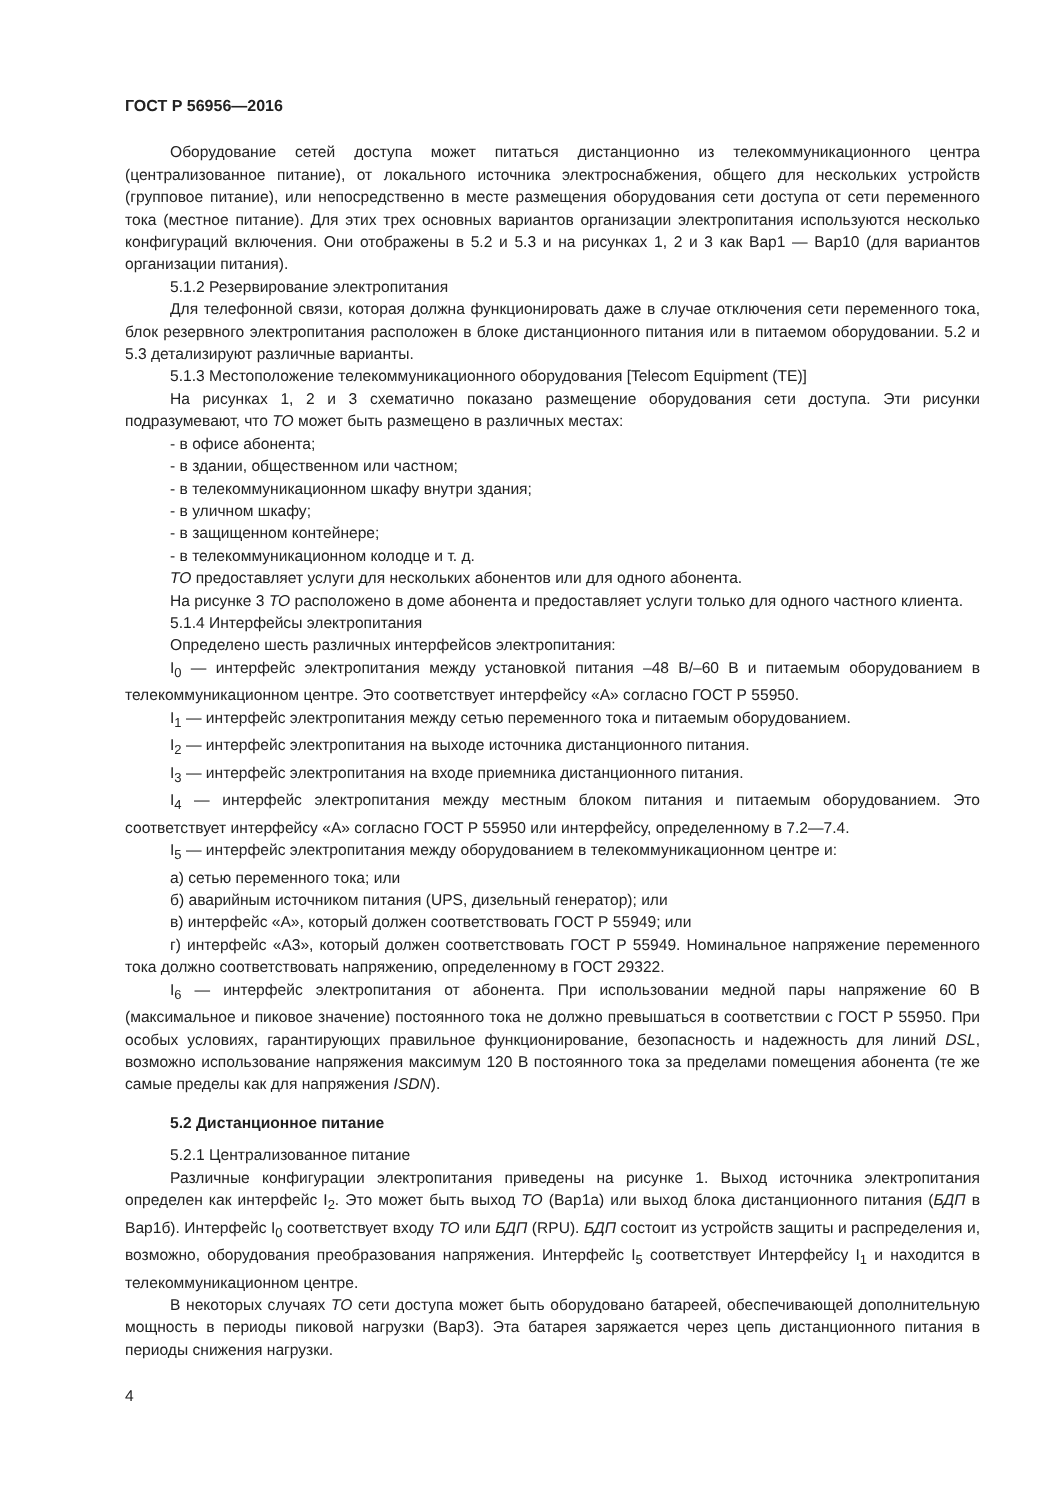ГОСТ Р 56956—2016
Оборудование сетей доступа может питаться дистанционно из телекоммуникационного центра (централизованное питание), от локального источника электроснабжения, общего для нескольких устройств (групповое питание), или непосредственно в месте размещения оборудования сети доступа от сети переменного тока (местное питание). Для этих трех основных вариантов организации электропитания используются несколько конфигураций включения. Они отображены в 5.2 и 5.3 и на рисунках 1, 2 и 3 как Вар1 — Вар10 (для вариантов организации питания).
5.1.2 Резервирование электропитания
Для телефонной связи, которая должна функционировать даже в случае отключения сети переменного тока, блок резервного электропитания расположен в блоке дистанционного питания или в питаемом оборудовании. 5.2 и 5.3 детализируют различные варианты.
5.1.3 Местоположение телекоммуникационного оборудования [Telecom Equipment (TE)]
На рисунках 1, 2 и 3 схематично показано размещение оборудования сети доступа. Эти рисунки подразумевают, что ТО может быть размещено в различных местах:
- в офисе абонента;
- в здании, общественном или частном;
- в телекоммуникационном шкафу внутри здания;
- в уличном шкафу;
- в защищенном контейнере;
- в телекоммуникационном колодце и т. д.
ТО предоставляет услуги для нескольких абонентов или для одного абонента.
На рисунке 3 ТО расположено в доме абонента и предоставляет услуги только для одного частного клиента.
5.1.4 Интерфейсы электропитания
Определено шесть различных интерфейсов электропитания:
I<sub>0</sub> — интерфейс электропитания между установкой питания –48 В/–60 В и питаемым оборудованием в телекоммуникационном центре. Это соответствует интерфейсу «А» согласно ГОСТ Р 55950.
I<sub>1</sub> — интерфейс электропитания между сетью переменного тока и питаемым оборудованием.
I<sub>2</sub> — интерфейс электропитания на выходе источника дистанционного питания.
I<sub>3</sub> — интерфейс электропитания на входе приемника дистанционного питания.
I<sub>4</sub> — интерфейс электропитания между местным блоком питания и питаемым оборудованием. Это соответствует интерфейсу «А» согласно ГОСТ Р 55950 или интерфейсу, определенному в 7.2—7.4.
I<sub>5</sub> — интерфейс электропитания между оборудованием в телекоммуникационном центре и:
а) сетью переменного тока; или
б) аварийным источником питания (UPS, дизельный генератор); или
в) интерфейс «А», который должен соответствовать ГОСТ Р 55949; или
г) интерфейс «А3», который должен соответствовать ГОСТ Р 55949. Номинальное напряжение переменного тока должно соответствовать напряжению, определенному в ГОСТ 29322.
I<sub>6</sub> — интерфейс электропитания от абонента. При использовании медной пары напряжение 60 В (максимальное и пиковое значение) постоянного тока не должно превышаться в соответствии с ГОСТ Р 55950. При особых условиях, гарантирующих правильное функционирование, безопасность и надежность для линий DSL, возможно использование напряжения максимум 120 В постоянного тока за пределами помещения абонента (те же самые пределы как для напряжения ISDN).
5.2 Дистанционное питание
5.2.1 Централизованное питание
Различные конфигурации электропитания приведены на рисунке 1. Выход источника электропитания определен как интерфейс I<sub>2</sub>. Это может быть выход ТО (Вар1а) или выход блока дистанционного питания (БДП в Вар1б). Интерфейс I<sub>0</sub> соответствует входу ТО или БДП (RPU). БДП состоит из устройств защиты и распределения и, возможно, оборудования преобразования напряжения. Интерфейс I<sub>5</sub> соответствует Интерфейсу I<sub>1</sub> и находится в телекоммуникационном центре.
В некоторых случаях ТО сети доступа может быть оборудовано батареей, обеспечивающей дополнительную мощность в периоды пиковой нагрузки (Вар3). Эта батарея заряжается через цепь дистанционного питания в периоды снижения нагрузки.
4